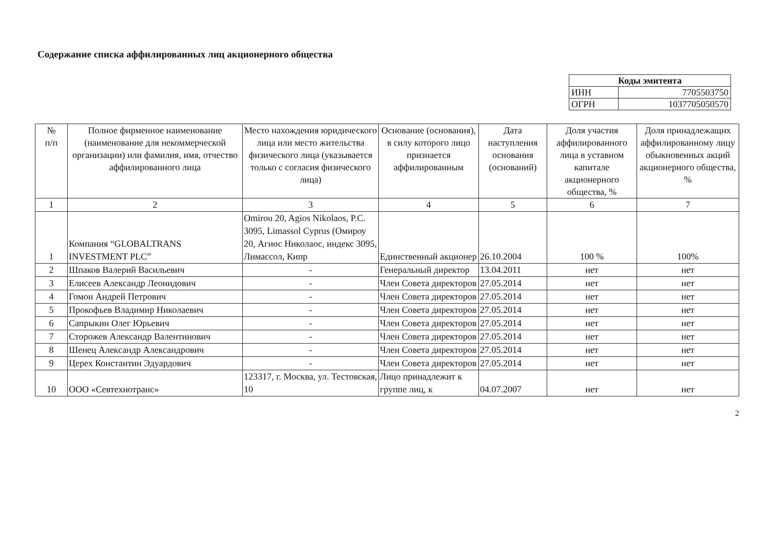Содержание списка аффилированных лиц акционерного общества
| Коды эмитента | |
| --- | --- |
| ИНН | 7705503750 |
| ОГРН | 1037705050570 |
| № п/п | Полное фирменное наименование (наименование для некоммерческой организации) или фамилия, имя, отчество аффилированного лица | Место нахождения юридического лица или место жительства физического лица (указывается только с согласия физического лица) | Основание (основания), в силу которого лицо признается аффилированным | Дата наступления основания (оснований) | Доля участия аффилированного лица в уставном капитале акционерного общества, % | Доля принадлежащих аффилированному лицу обыкновенных акций акционерного общества, % |
| --- | --- | --- | --- | --- | --- | --- |
| 1 | 2 | 3 | 4 | 5 | 6 | 7 |
| 1 | Компания “GLOBALTRANS INVESTMENT PLC” | Omirou 20, Agios Nikolaos, P.C. 3095, Limassol Cyprus (Омироу 20, Агиос Николаос, индекс 3095, Лимассол, Кипр | Единственный акционер | 26.10.2004 | 100 % | 100% |
| 2 | Шпаков Валерий Васильевич | - | Генеральный директор | 13.04.2011 | нет | нет |
| 3 | Елисеев Александр Леонидович | - | Член Совета директоров | 27.05.2014 | нет | нет |
| 4 | Гомон Андрей Петрович | - | Член Совета директоров | 27.05.2014 | нет | нет |
| 5 | Прокофьев Владимир Николаевич | - | Член Совета директоров | 27.05.2014 | нет | нет |
| 6 | Сапрыкин Олег Юрьевич | - | Член Совета директоров | 27.05.2014 | нет | нет |
| 7 | Сторожев Александр Валентинович | - | Член Совета директоров | 27.05.2014 | нет | нет |
| 8 | Шенец Александр Александрович | - | Член Совета директоров | 27.05.2014 | нет | нет |
| 9 | Церех Константин Эдуардович | - | Член Совета директоров | 27.05.2014 | нет | нет |
| 10 | ООО «Севтехнотранс» | 123317, г. Москва, ул. Тестовская, 10 | Лицо принадлежит к группе лиц, к | 04.07.2007 | нет | нет |
2